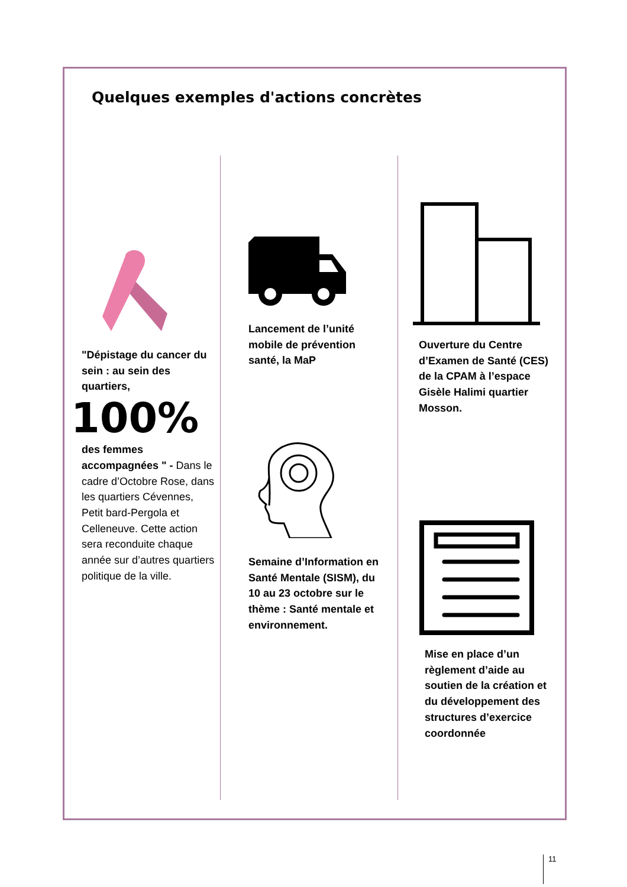Quelques exemples d'actions concrètes
"Dépistage du cancer du sein : au sein des quartiers,
100%
des femmes accompagnées " - Dans le cadre d’Octobre Rose, dans les quartiers Cévennes, Petit bard-Pergola et Celleneuve. Cette action sera reconduite chaque année sur d’autres quartiers politique de la ville.
Lancement de l’unité mobile de prévention santé, la MaP
Semaine d’Information en Santé Mentale (SISM), du 10 au 23 octobre sur le thème : Santé mentale et environnement.
Ouverture du Centre d’Examen de Santé (CES) de la CPAM à l’espace Gisèle Halimi quartier Mosson.
Mise en place d’un règlement d’aide au soutien de la création et du développement des structures d’exercice coordonnée
11